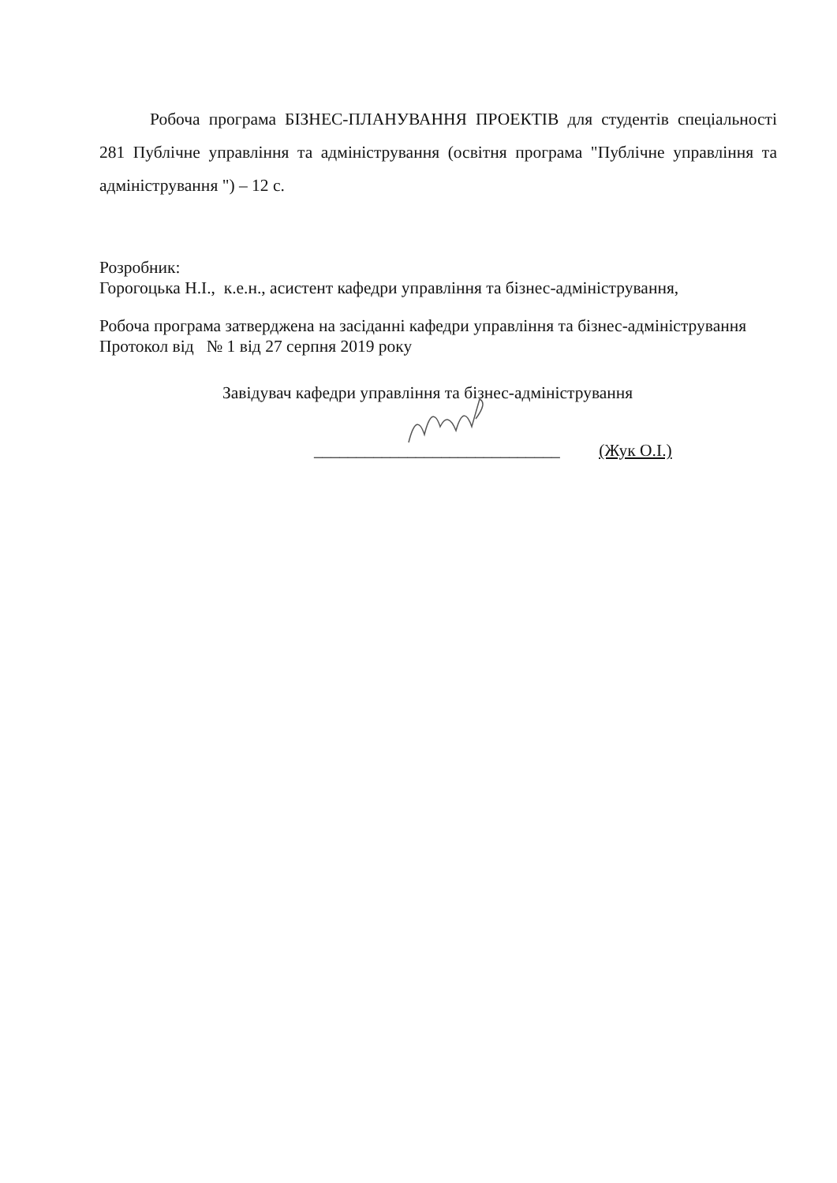Робоча програма БІЗНЕС-ПЛАНУВАННЯ ПРОЕКТІВ для студентів спеціальності 281 Публічне управління та адміністрування (освітня програма "Публічне управління та адміністрування ") – 12 с.
Розробник:
Горогоцька Н.І., к.е.н., асистент кафедри управління та бізнес-адміністрування,
Робоча програма затверджена на засіданні кафедри управління та бізнес-адміністрування
Протокол від № 1 від 27 серпня 2019 року
Завідувач кафедри управління та бізнес-адміністрування
_____________________________ (Жук О.І.)